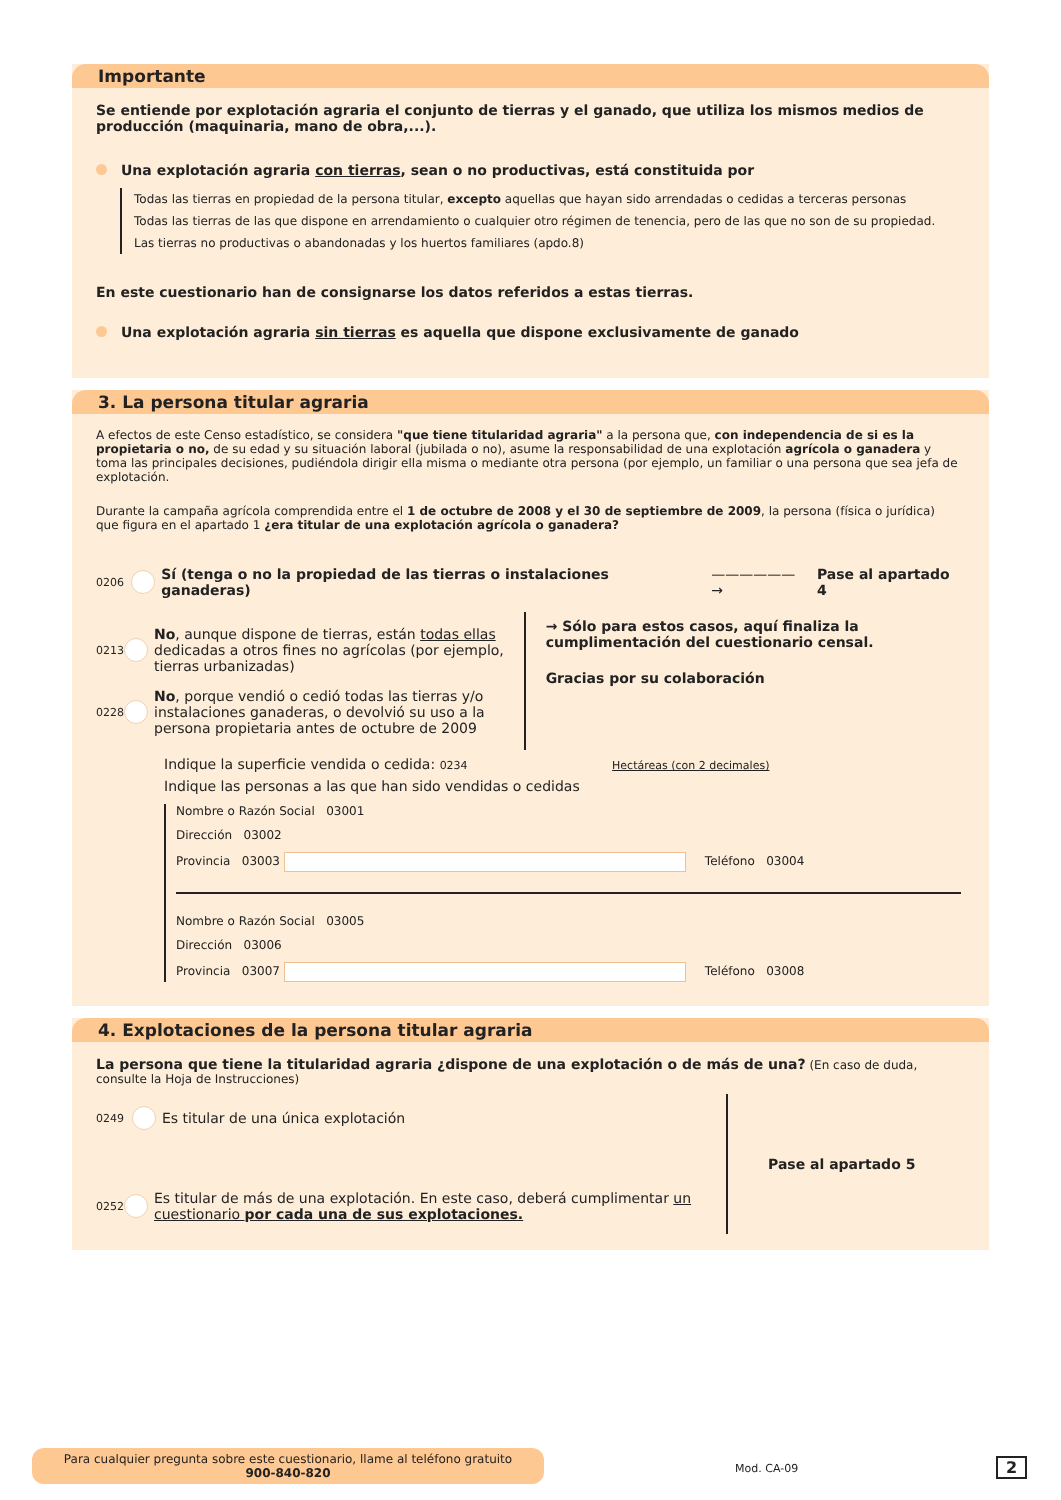Importante
Se entiende por explotación agraria el conjunto de tierras y el ganado, que utiliza los mismos medios de producción (maquinaria, mano de obra,...).
Una explotación agraria con tierras, sean o no productivas, está constituida por
Todas las tierras en propiedad de la persona titular, excepto aquellas que hayan sido arrendadas o cedidas a terceras personas
Todas las tierras de las que dispone en arrendamiento o cualquier otro régimen de tenencia, pero de las que no son de su propiedad.
Las tierras no productivas o abandonadas y los huertos familiares (apdo.8)
En este cuestionario han de consignarse los datos referidos a estas tierras.
Una explotación agraria sin tierras es aquella que dispone exclusivamente de ganado
3. La persona titular agraria
A efectos de este Censo estadístico, se considera "que tiene titularidad agraria" a la persona que, con independencia de si es la propietaria o no, de su edad y su situación laboral (jubilada o no), asume la responsabilidad de una explotación agrícola o ganadera y toma las principales decisiones, pudiéndola dirigir ella misma o mediante otra persona (por ejemplo, un familiar o una persona que sea jefa de explotación.
Durante la campaña agrícola comprendida entre el 1 de octubre de 2008 y el 30 de septiembre de 2009, la persona (física o jurídica) que figura en el apartado 1 ¿era titular de una explotación agrícola o ganadera?
0206 Sí (tenga o no la propiedad de las tierras o instalaciones ganaderas) ——————→ Pase al apartado 4
0213 No, aunque dispone de tierras, están todas ellas dedicadas a otros fines no agrícolas (por ejemplo, tierras urbanizadas)
0228 No, porque vendió o cedió todas las tierras y/o instalaciones ganaderas, o devolvió su uso a la persona propietaria antes de octubre de 2009
→ Sólo para estos casos, aquí finaliza la cumplimentación del cuestionario censal.
Gracias por su colaboración
Indique la superficie vendida o cedida: 0234 Hectáreas (con 2 decimales)
Indique las personas a las que han sido vendidas o cedidas
Nombre o Razón Social 03001
Dirección 03002
Provincia 03003 Teléfono 03004
Nombre o Razón Social 03005
Dirección 03006
Provincia 03007 Teléfono 03008
4. Explotaciones de la persona titular agraria
La persona que tiene la titularidad agraria ¿dispone de una explotación o de más de una? (En caso de duda, consulte la Hoja de Instrucciones)
0249 Es titular de una única explotación
0252 Es titular de más de una explotación. En este caso, deberá cumplimentar un cuestionario por cada una de sus explotaciones.
Pase al apartado 5
Para cualquier pregunta sobre este cuestionario, llame al teléfono gratuito
900-840-820
Mod. CA-09 2